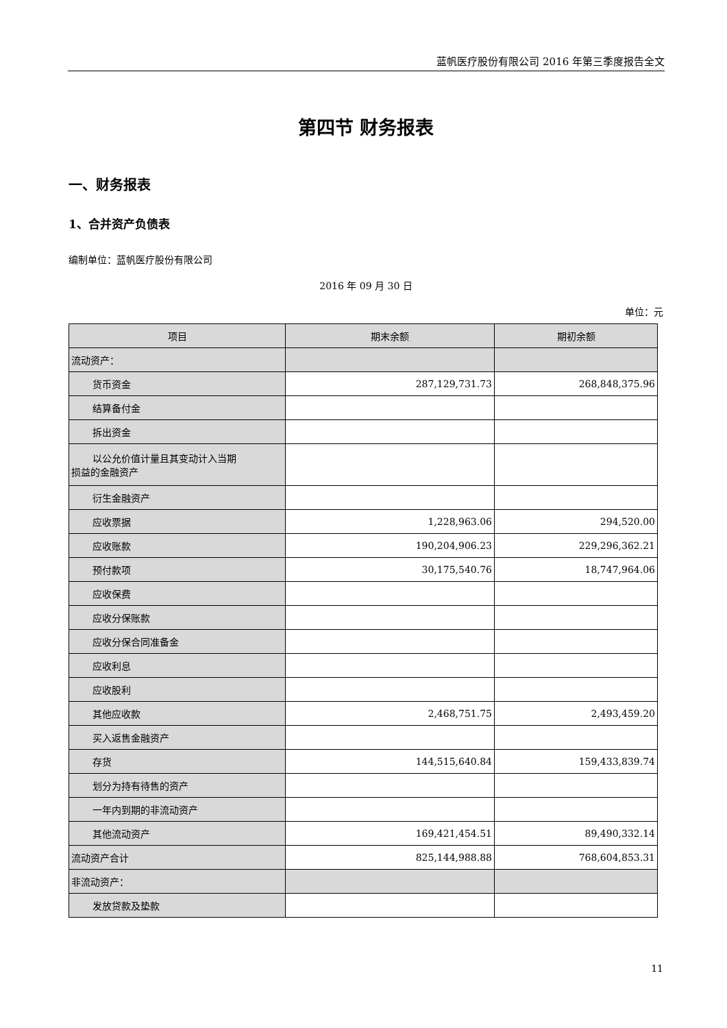蓝帆医疗股份有限公司 2016 年第三季度报告全文
第四节 财务报表
一、财务报表
1、合并资产负债表
编制单位：蓝帆医疗股份有限公司
2016 年 09 月 30 日
单位：元
| 项目 | 期末余额 | 期初余额 |
| --- | --- | --- |
| 流动资产： | | |
| 货币资金 | 287,129,731.73 | 268,848,375.96 |
| 结算备付金 | | |
| 拆出资金 | | |
| 以公允价值计量且其变动计入当期 损益的金融资产 | | |
| 衍生金融资产 | | |
| 应收票据 | 1,228,963.06 | 294,520.00 |
| 应收账款 | 190,204,906.23 | 229,296,362.21 |
| 预付款项 | 30,175,540.76 | 18,747,964.06 |
| 应收保费 | | |
| 应收分保账款 | | |
| 应收分保合同准备金 | | |
| 应收利息 | | |
| 应收股利 | | |
| 其他应收款 | 2,468,751.75 | 2,493,459.20 |
| 买入返售金融资产 | | |
| 存货 | 144,515,640.84 | 159,433,839.74 |
| 划分为持有待售的资产 | | |
| 一年内到期的非流动资产 | | |
| 其他流动资产 | 169,421,454.51 | 89,490,332.14 |
| 流动资产合计 | 825,144,988.88 | 768,604,853.31 |
| 非流动资产： | | |
| 发放贷款及垫款 | | |
11